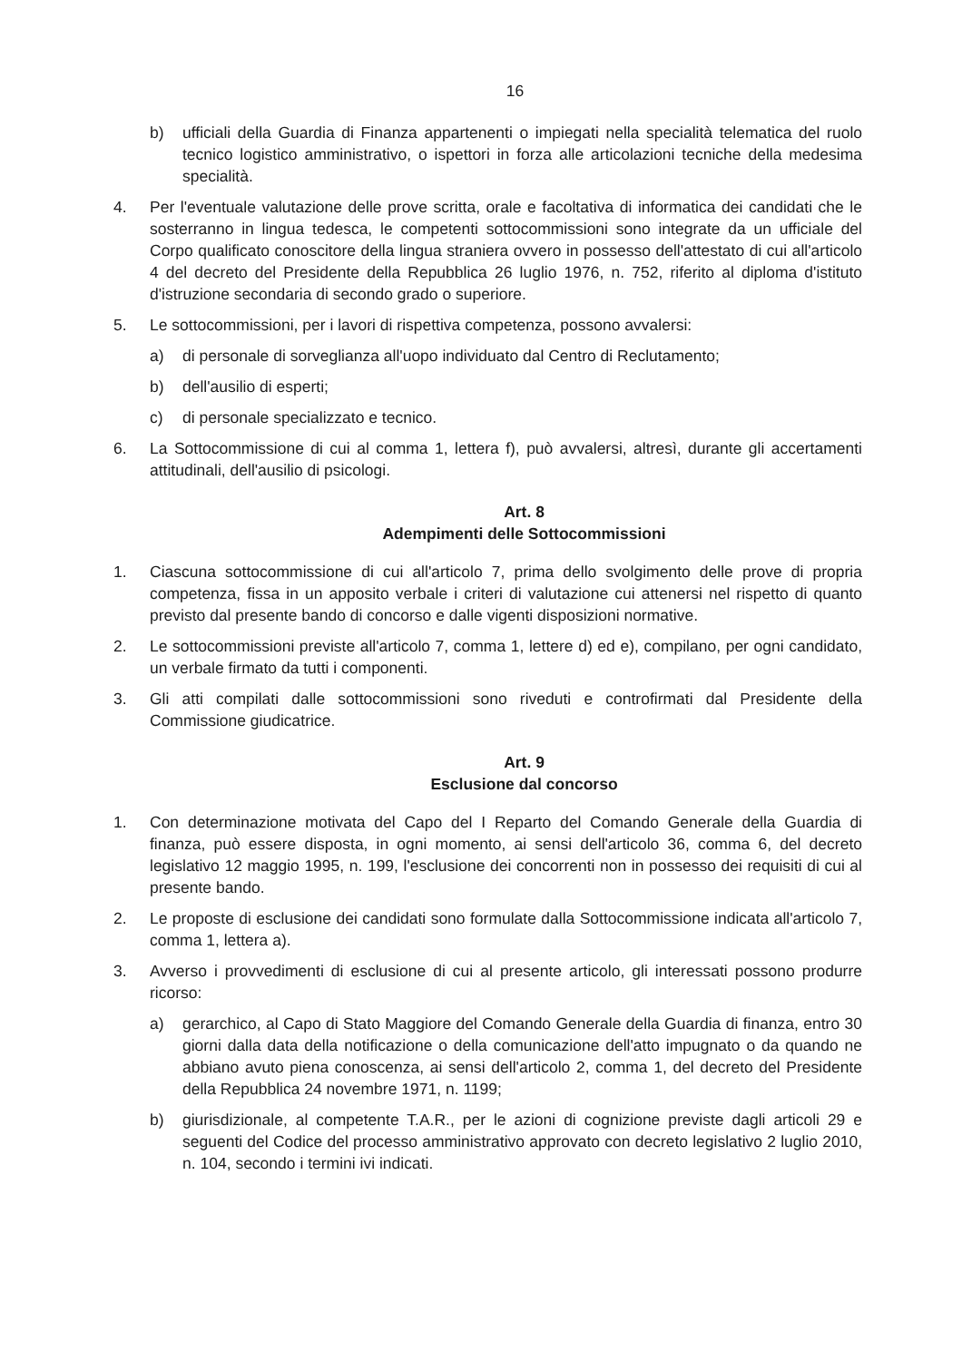16
b) ufficiali della Guardia di Finanza appartenenti o impiegati nella specialità telematica del ruolo tecnico logistico amministrativo, o ispettori in forza alle articolazioni tecniche della medesima specialità.
4. Per l'eventuale valutazione delle prove scritta, orale e facoltativa di informatica dei candidati che le sosterranno in lingua tedesca, le competenti sottocommissioni sono integrate da un ufficiale del Corpo qualificato conoscitore della lingua straniera ovvero in possesso dell'attestato di cui all'articolo 4 del decreto del Presidente della Repubblica 26 luglio 1976, n. 752, riferito al diploma d'istituto d'istruzione secondaria di secondo grado o superiore.
5. Le sottocommissioni, per i lavori di rispettiva competenza, possono avvalersi:
a) di personale di sorveglianza all'uopo individuato dal Centro di Reclutamento;
b) dell'ausilio di esperti;
c) di personale specializzato e tecnico.
6. La Sottocommissione di cui al comma 1, lettera f), può avvalersi, altresì, durante gli accertamenti attitudinali, dell'ausilio di psicologi.
Art. 8
Adempimenti delle Sottocommissioni
1. Ciascuna sottocommissione di cui all'articolo 7, prima dello svolgimento delle prove di propria competenza, fissa in un apposito verbale i criteri di valutazione cui attenersi nel rispetto di quanto previsto dal presente bando di concorso e dalle vigenti disposizioni normative.
2. Le sottocommissioni previste all'articolo 7, comma 1, lettere d) ed e), compilano, per ogni candidato, un verbale firmato da tutti i componenti.
3. Gli atti compilati dalle sottocommissioni sono riveduti e controfirmati dal Presidente della Commissione giudicatrice.
Art. 9
Esclusione dal concorso
1. Con determinazione motivata del Capo del I Reparto del Comando Generale della Guardia di finanza, può essere disposta, in ogni momento, ai sensi dell'articolo 36, comma 6, del decreto legislativo 12 maggio 1995, n. 199, l'esclusione dei concorrenti non in possesso dei requisiti di cui al presente bando.
2. Le proposte di esclusione dei candidati sono formulate dalla Sottocommissione indicata all'articolo 7, comma 1, lettera a).
3. Avverso i provvedimenti di esclusione di cui al presente articolo, gli interessati possono produrre ricorso:
a) gerarchico, al Capo di Stato Maggiore del Comando Generale della Guardia di finanza, entro 30 giorni dalla data della notificazione o della comunicazione dell'atto impugnato o da quando ne abbiano avuto piena conoscenza, ai sensi dell'articolo 2, comma 1, del decreto del Presidente della Repubblica 24 novembre 1971, n. 1199;
b) giurisdizionale, al competente T.A.R., per le azioni di cognizione previste dagli articoli 29 e seguenti del Codice del processo amministrativo approvato con decreto legislativo 2 luglio 2010, n. 104, secondo i termini ivi indicati.